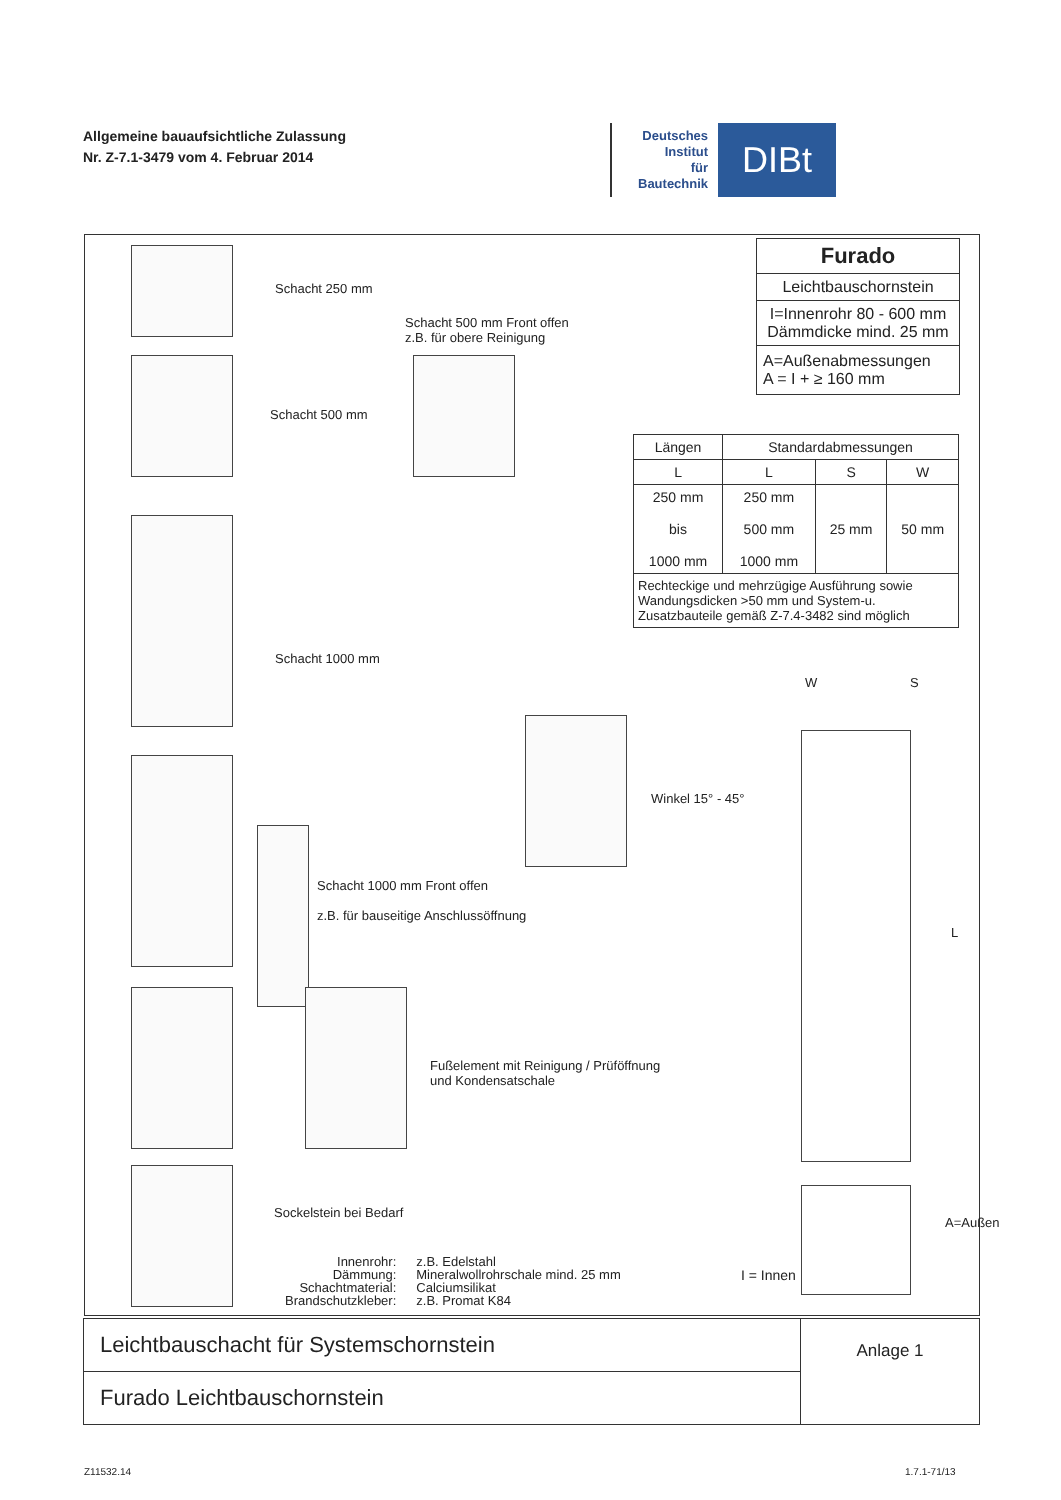Allgemeine bauaufsichtliche Zulassung
Nr. Z-7.1-3479 vom 4. Februar 2014
Deutsches
Institut
für
Bautechnik
DIBt
Schacht 250 mm
Schacht 500 mm Front offen
z.B. für obere Reinigung
Schacht 500 mm
Furado
Leichtbauschornstein
I=Innenrohr 80 - 600 mm
Dämmdicke mind. 25 mm
A=Außenabmessungen
A = I + ≥ 160 mm
| Längen | Standardabmessungen | | |
| --- | --- | --- | --- |
| L | L | S | W |
| 250 mm bis 1000 mm | 250 mm 500 mm 1000 mm | 25 mm | 50 mm |
| Rechteckige und mehrzügige Ausführung sowie Wandungsdicken >50 mm und System-u. Zusatzbauteile gemäß Z-7.4-3482 sind möglich | | | |
Schacht 1000 mm
W S
L
Winkel 15° - 45°
Schacht 1000 mm Front offen
z.B. für bauseitige Anschlussöffnung
Fußelement mit Reinigung / Prüföffnung
und Kondensatschale
A=Außen
Sockelstein bei Bedarf
I = Innen
| Innenrohr: Dämmung: Schachtmaterial: Brandschutzkleber: | z.B. Edelstahl Mineralwollrohrschale mind. 25 mm Calciumsilikat z.B. Promat K84 |
Leichtbauschacht für Systemschornstein
Furado Leichtbauschornstein
Anlage 1
Z11532.14 1.7.1-71/13